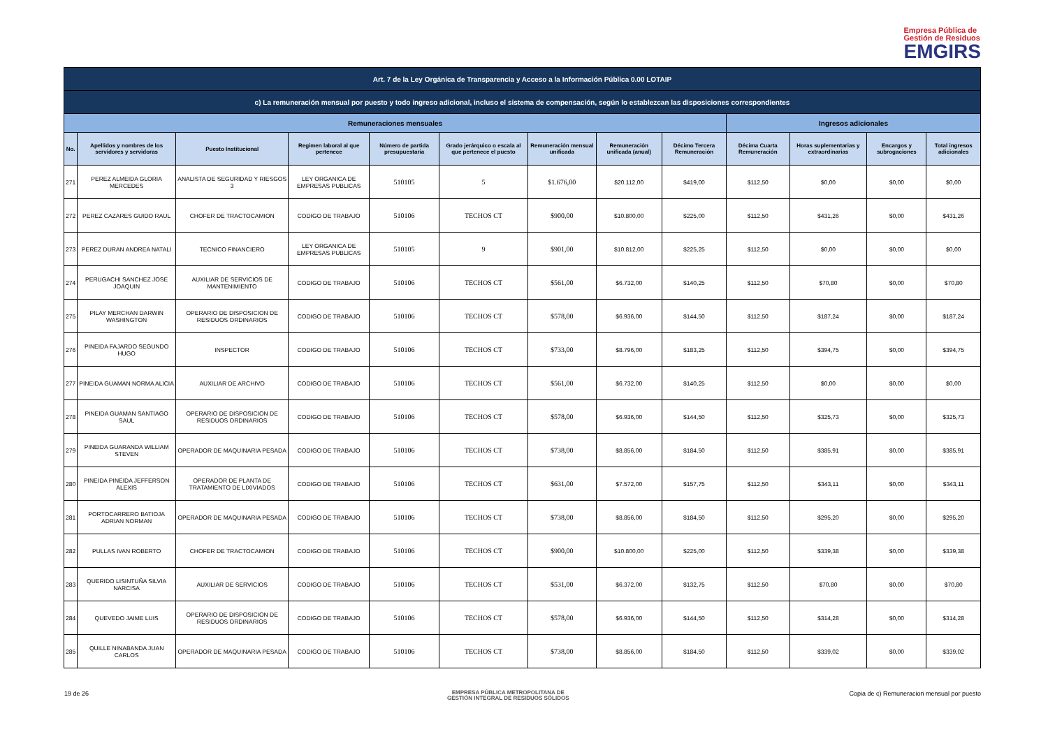Empresa Pública de
Gestión de Residuos
EMGIRS
| Art. 7 de la Ley Orgánica de Transparencia y Acceso a la Información Pública 0.00 LOTAIP | | | | | | | | | | | | |
| c) La remuneración mensual por puesto y todo ingreso adicional, incluso el sistema de compensación, según lo establezcan las disposiciones correspondientes | | | | | | | | | | | | |
| Remuneraciones mensuales | | | | | | | | | Ingresos adicionales | | | |
| No. | Apellidos y nombres de los servidores y servidoras | Puesto Institucional | Regimen laboral al que pertenece | Número de partida presupuestaria | Grado jerárquico o escala al que pertenece el puesto | Remuneración mensual unificada | Remuneración unificada (anual) | Décimo Tercera Remuneración | Décima Cuarta Remuneración | Horas suplementarias y extraordinarias | Encargos y subrogaciones | Total ingresos adicionales |
| 271 | PEREZ ALMEIDA GLORIA MERCEDES | ANALISTA DE SEGURIDAD Y RIESGOS 3 | LEY ORGANICA DE EMPRESAS PUBLICAS | 510105 | 5 | $1.676,00 | $20.112,00 | $419,00 | $112,50 | $0,00 | $0,00 | $0,00 |
| 272 | PEREZ CAZARES GUIDO RAUL | CHOFER DE TRACTOCAMION | CODIGO DE TRABAJO | 510106 | TECHOS CT | $900,00 | $10.800,00 | $225,00 | $112,50 | $431,26 | $0,00 | $431,26 |
| 273 | PEREZ DURAN ANDREA NATALI | TECNICO FINANCIERO | LEY ORGANICA DE EMPRESAS PUBLICAS | 510105 | 9 | $901,00 | $10.812,00 | $225,25 | $112,50 | $0,00 | $0,00 | $0,00 |
| 274 | PERUGACHI SANCHEZ JOSE JOAQUIN | AUXILIAR DE SERVICIOS DE MANTENIMIENTO | CODIGO DE TRABAJO | 510106 | TECHOS CT | $561,00 | $6.732,00 | $140,25 | $112,50 | $70,80 | $0,00 | $70,80 |
| 275 | PILAY MERCHAN DARWIN WASHINGTON | OPERARIO DE DISPOSICION DE RESIDUOS ORDINARIOS | CODIGO DE TRABAJO | 510106 | TECHOS CT | $578,00 | $6.936,00 | $144,50 | $112,50 | $187,24 | $0,00 | $187,24 |
| 276 | PINEIDA FAJARDO SEGUNDO HUGO | INSPECTOR | CODIGO DE TRABAJO | 510106 | TECHOS CT | $733,00 | $8.796,00 | $183,25 | $112,50 | $394,75 | $0,00 | $394,75 |
| 277 | PINEIDA GUAMAN NORMA ALICIA | AUXILIAR DE ARCHIVO | CODIGO DE TRABAJO | 510106 | TECHOS CT | $561,00 | $6.732,00 | $140,25 | $112,50 | $0,00 | $0,00 | $0,00 |
| 278 | PINEIDA GUAMAN SANTIAGO SAUL | OPERARIO DE DISPOSICION DE RESIDUOS ORDINARIOS | CODIGO DE TRABAJO | 510106 | TECHOS CT | $578,00 | $6.936,00 | $144,50 | $112,50 | $325,73 | $0,00 | $325,73 |
| 279 | PINEIDA GUARANDA WILLIAM STEVEN | OPERADOR DE MAQUINARIA PESADA | CODIGO DE TRABAJO | 510106 | TECHOS CT | $738,00 | $8.856,00 | $184,50 | $112,50 | $385,91 | $0,00 | $385,91 |
| 280 | PINEIDA PINEIDA JEFFERSON ALEXIS | OPERADOR DE PLANTA DE TRATAMIENTO DE LIXIVIADOS | CODIGO DE TRABAJO | 510106 | TECHOS CT | $631,00 | $7.572,00 | $157,75 | $112,50 | $343,11 | $0,00 | $343,11 |
| 281 | PORTOCARRERO BATIOJA ADRIAN NORMAN | OPERADOR DE MAQUINARIA PESADA | CODIGO DE TRABAJO | 510106 | TECHOS CT | $738,00 | $8.856,00 | $184,50 | $112,50 | $295,20 | $0,00 | $295,20 |
| 282 | PULLAS IVAN ROBERTO | CHOFER DE TRACTOCAMION | CODIGO DE TRABAJO | 510106 | TECHOS CT | $900,00 | $10.800,00 | $225,00 | $112,50 | $339,38 | $0,00 | $339,38 |
| 283 | QUERIDO LISINTUÑA SILVIA NARCISA | AUXILIAR DE SERVICIOS | CODIGO DE TRABAJO | 510106 | TECHOS CT | $531,00 | $6.372,00 | $132,75 | $112,50 | $70,80 | $0,00 | $70,80 |
| 284 | QUEVEDO JAIME LUIS | OPERARIO DE DISPOSICION DE RESIDUOS ORDINARIOS | CODIGO DE TRABAJO | 510106 | TECHOS CT | $578,00 | $6.936,00 | $144,50 | $112,50 | $314,28 | $0,00 | $314,28 |
| 285 | QUILLE NINABANDA JUAN CARLOS | OPERADOR DE MAQUINARIA PESADA | CODIGO DE TRABAJO | 510106 | TECHOS CT | $738,00 | $8.856,00 | $184,50 | $112,50 | $339,02 | $0,00 | $339,02 |
19 de 26
EMPRESA PÚBLICA METROPOLITANA DE
GESTIÓN INTEGRAL DE RESIDUOS SÓLIDOS
Copia de c) Remuneracion mensual por puesto